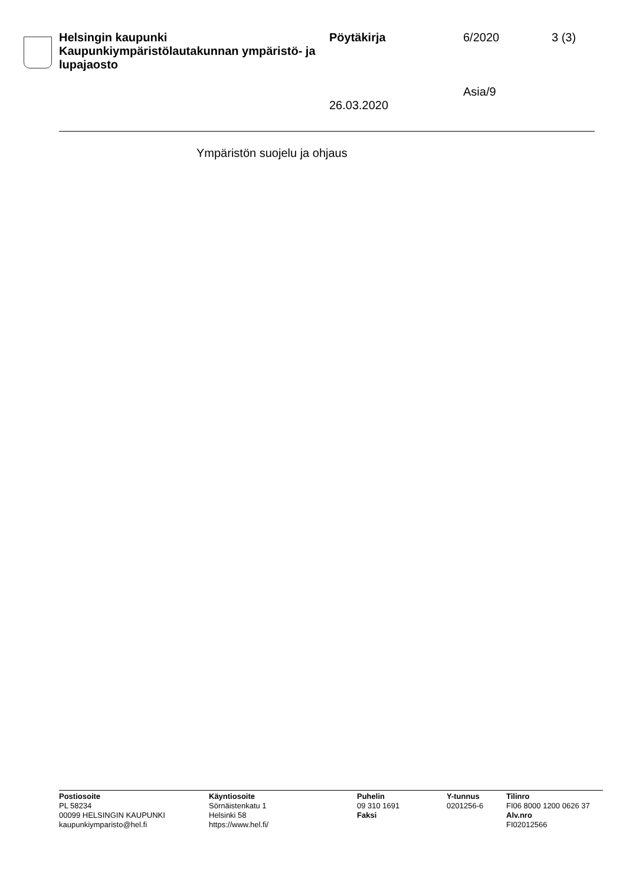Helsingin kaupunki
Kaupunkiympäristölautakunnan ympäristö- ja lupajaosto
Pöytäkirja
26.03.2020
6/2020
Asia/9
3 (3)
Ympäristön suojelu ja ohjaus
Postiosoite
PL 58234
00099 HELSINGIN KAUPUNKI
kaupunkiymparisto@hel.fi
Käyntiosoite
Sörnäistenkatu 1
Helsinki 58
https://www.hel.fi/
Puhelin
09 310 1691
Faksi
Y-tunnus
0201256-6
Tilinro
FI06 8000 1200 0626 37
Alv.nro
FI02012566